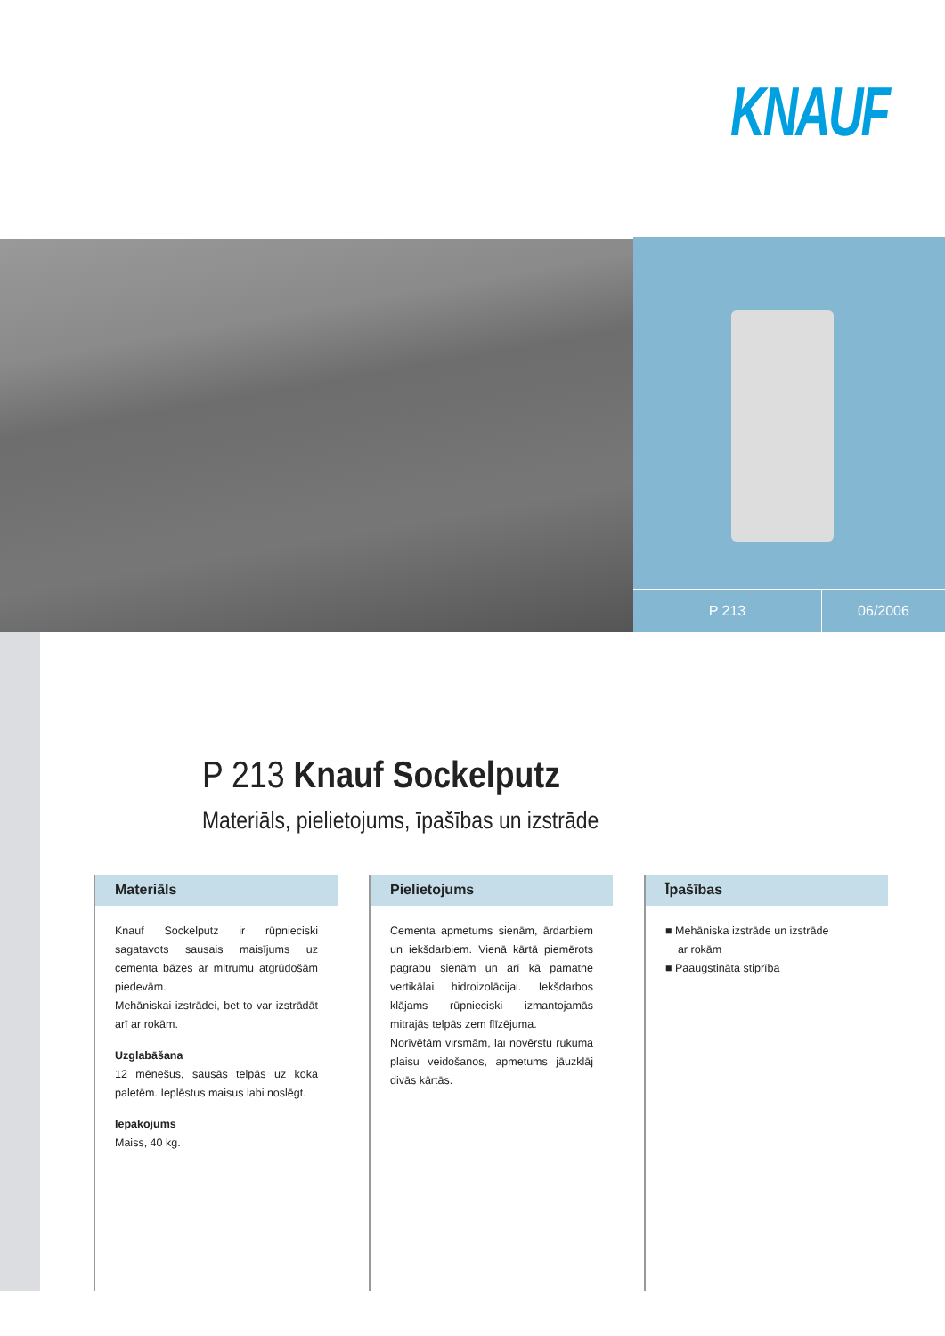KNAUF
P 213 06/2006
P 213 Knauf Sockelputz
Materiāls, pielietojums, īpašības un izstrāde
Materiāls
Knauf Sockelputz ir rūpnieciski sagatavots sausais maisījums uz cementa bāzes ar mitrumu atgrūdošām piedevām.
Mehāniskai izstrādei, bet to var izstrādāt arī ar rokām.
Uzglabāšana
12 mēnešus, sausās telpās uz koka paletēm. Ieplēstus maisus labi noslēgt.
Iepakojums
Maiss, 40 kg.
Pielietojums
Cementa apmetums sienām, ārdarbiem un iekšdarbiem. Vienā kārtā piemērots pagrabu sienām un arī kā pamatne vertikālai hidroizolācijai. Iekšdarbos klājams rūpnieciski izmantojamās mitrajās telpās zem flīzējuma.
Norīvētām virsmām, lai novērstu rukuma plaisu veidošanos, apmetums jāuzklāj divās kārtās.
Īpašības
■ Mehāniska izstrāde un izstrāde
ar rokām
■ Paaugstināta stiprība